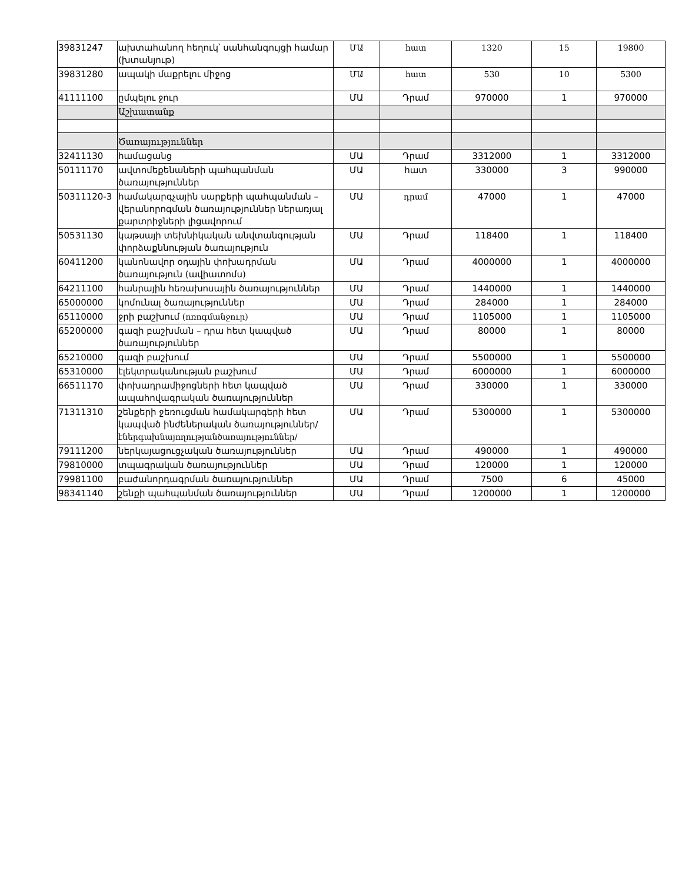| 39831247 | ախտահանող հեղուկ՝ սանհանգույցի համար (խտանյութ) | ՄԱ | հատ | 1320 | 15 | 19800 |
| 39831280 | ապակի մաքրելու միջոց | ՄԱ | հատ | 530 | 10 | 5300 |
| 41111100 | ըմպելու ջուր | ՄԱ | Դրամ | 970000 | 1 | 970000 |
| | Աշխատանք | | | | | |
| | Ծառայություններ | | | | | |
| 32411130 | համացանց | ՄԱ | Դրամ | 3312000 | 1 | 3312000 |
| 50111170 | ավտոմեքենաների պահպանման ծառայություններ | ՄԱ | հատ | 330000 | 3 | 990000 |
| 50311120-3 | համակարգչային սարքերի պահպանման – վերանորոգման ծառայություններ ներառյալ քարտրիջների լիցավորում | ՄԱ | դրամ | 47000 | 1 | 47000 |
| 50531130 | կաթսայի տեխնիկական անվտանգության փորձաքննության ծառայություն | ՄԱ | Դրամ | 118400 | 1 | 118400 |
| 60411200 | կանոնավոր օդային փոխադրման ծառայություն (ավիատոմս) | ՄԱ | Դրամ | 4000000 | 1 | 4000000 |
| 64211100 | հանրային հեռախոսային ծառայություններ | ՄԱ | Դրամ | 1440000 | 1 | 1440000 |
| 65000000 | կոմունալ ծառայություններ | ՄԱ | Դրամ | 284000 | 1 | 284000 |
| 65110000 | ջրի բաշխում (ոռոգմանջուր) | ՄԱ | Դրամ | 1105000 | 1 | 1105000 |
| 65200000 | գազի բաշխման – դրա հետ կապված ծառայություններ | ՄԱ | Դրամ | 80000 | 1 | 80000 |
| 65210000 | գազի բաշխում | ՄԱ | Դրամ | 5500000 | 1 | 5500000 |
| 65310000 | էլեկտրականության բաշխում | ՄԱ | Դրամ | 6000000 | 1 | 6000000 |
| 66511170 | փոխադրամիջոցների հետ կապված ապահովագրական ծառայություններ | ՄԱ | Դրամ | 330000 | 1 | 330000 |
| 71311310 | շենքերի ջեռուցման համակարգերի հետ կապված ինժեներական ծառայություններ/ էներգախնայողությանծառայություններ/ | ՄԱ | Դրամ | 5300000 | 1 | 5300000 |
| 79111200 | ներկայացուցչական ծառայություններ | ՄԱ | Դրամ | 490000 | 1 | 490000 |
| 79810000 | տպագրական ծառայություններ | ՄԱ | Դրամ | 120000 | 1 | 120000 |
| 79981100 | բաժանորդագրման ծառայություններ | ՄԱ | Դրամ | 7500 | 6 | 45000 |
| 98341140 | շենքի պահպանման ծառայություններ | ՄԱ | Դրամ | 1200000 | 1 | 1200000 |